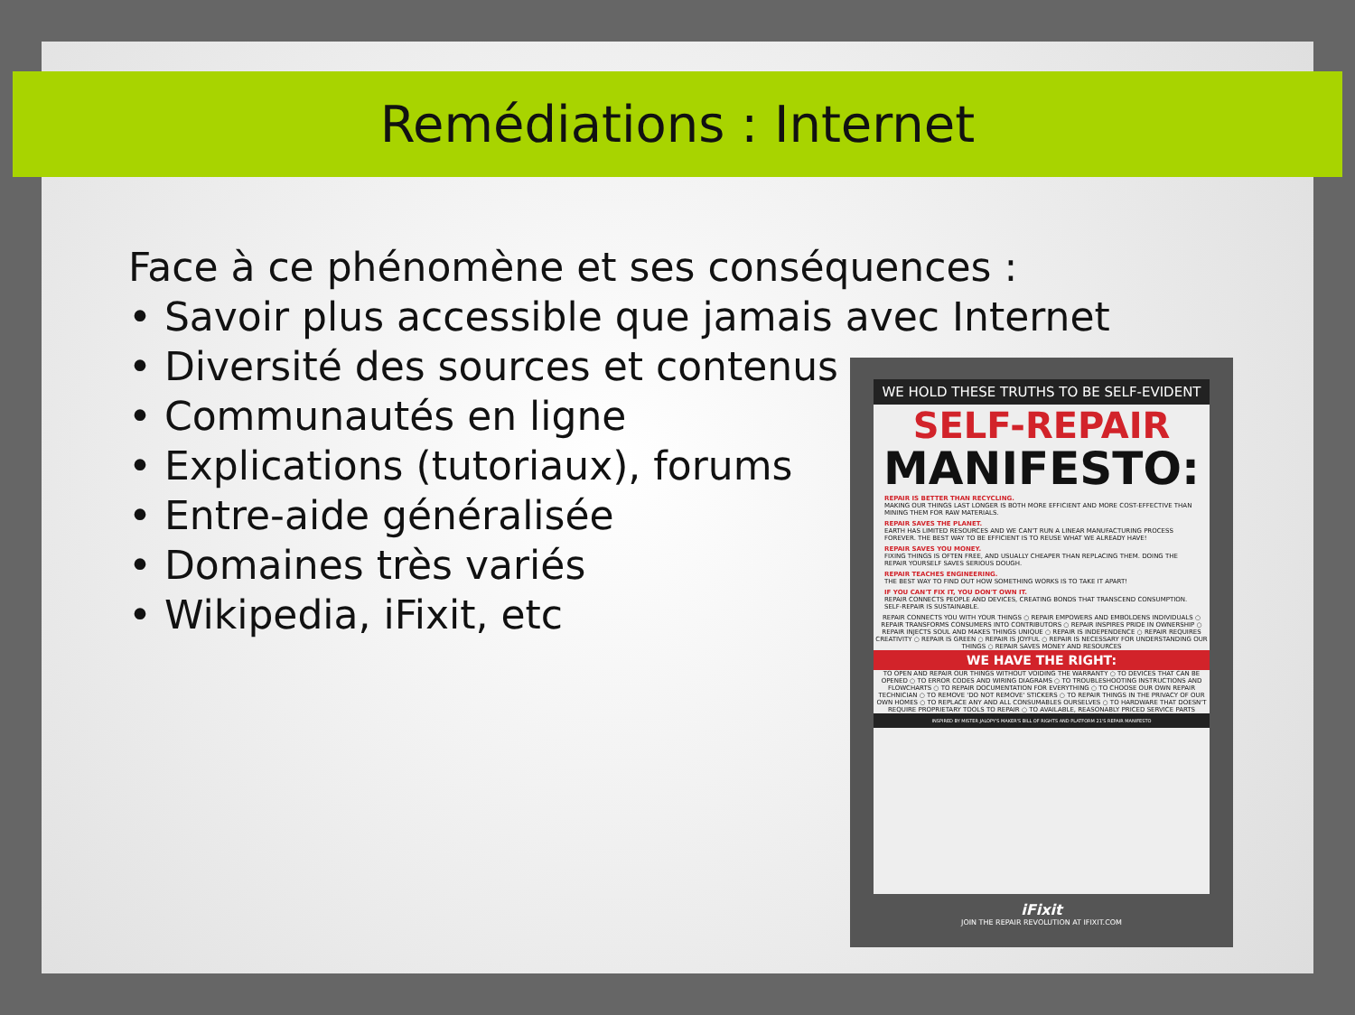Remédiations : Internet
Face à ce phénomène et ses conséquences :
• Savoir plus accessible que jamais avec Internet
• Diversité des sources et contenus
• Communautés en ligne
• Explications (tutoriaux), forums
• Entre-aide généralisée
• Domaines très variés
• Wikipedia, iFixit, etc
WE HOLD THESE TRUTHS TO BE SELF-EVIDENT
SELF-REPAIR
MANIFESTO:
REPAIR IS BETTER THAN RECYCLING.
MAKING OUR THINGS LAST LONGER IS BOTH MORE EFFICIENT AND MORE COST-EFFECTIVE THAN MINING THEM FOR RAW MATERIALS.
REPAIR SAVES THE PLANET.
EARTH HAS LIMITED RESOURCES AND WE CAN'T RUN A LINEAR MANUFACTURING PROCESS FOREVER. THE BEST WAY TO BE EFFICIENT IS TO REUSE WHAT WE ALREADY HAVE!
REPAIR SAVES YOU MONEY.
FIXING THINGS IS OFTEN FREE, AND USUALLY CHEAPER THAN REPLACING THEM. DOING THE REPAIR YOURSELF SAVES SERIOUS DOUGH.
REPAIR TEACHES ENGINEERING.
THE BEST WAY TO FIND OUT HOW SOMETHING WORKS IS TO TAKE IT APART!
IF YOU CAN'T FIX IT, YOU DON'T OWN IT.
REPAIR CONNECTS PEOPLE AND DEVICES, CREATING BONDS THAT TRANSCEND CONSUMPTION. SELF-REPAIR IS SUSTAINABLE.
REPAIR CONNECTS YOU WITH YOUR THINGS ○ REPAIR EMPOWERS AND EMBOLDENS INDIVIDUALS ○ REPAIR TRANSFORMS CONSUMERS INTO CONTRIBUTORS ○ REPAIR INSPIRES PRIDE IN OWNERSHIP ○ REPAIR INJECTS SOUL AND MAKES THINGS UNIQUE ○ REPAIR IS INDEPENDENCE ○ REPAIR REQUIRES CREATIVITY ○ REPAIR IS GREEN ○ REPAIR IS JOYFUL ○ REPAIR IS NECESSARY FOR UNDERSTANDING OUR THINGS ○ REPAIR SAVES MONEY AND RESOURCES
WE HAVE THE RIGHT:
TO OPEN AND REPAIR OUR THINGS WITHOUT VOIDING THE WARRANTY ○ TO DEVICES THAT CAN BE OPENED ○ TO ERROR CODES AND WIRING DIAGRAMS ○ TO TROUBLESHOOTING INSTRUCTIONS AND FLOWCHARTS ○ TO REPAIR DOCUMENTATION FOR EVERYTHING ○ TO CHOOSE OUR OWN REPAIR TECHNICIAN ○ TO REMOVE 'DO NOT REMOVE' STICKERS ○ TO REPAIR THINGS IN THE PRIVACY OF OUR OWN HOMES ○ TO REPLACE ANY AND ALL CONSUMABLES OURSELVES ○ TO HARDWARE THAT DOESN'T REQUIRE PROPRIETARY TOOLS TO REPAIR ○ TO AVAILABLE, REASONABLY PRICED SERVICE PARTS
INSPIRED BY MISTER JALOPY'S MAKER'S BILL OF RIGHTS AND PLATFORM 21'S REPAIR MANIFESTO
iFixit
JOIN THE REPAIR REVOLUTION AT IFIXIT.COM